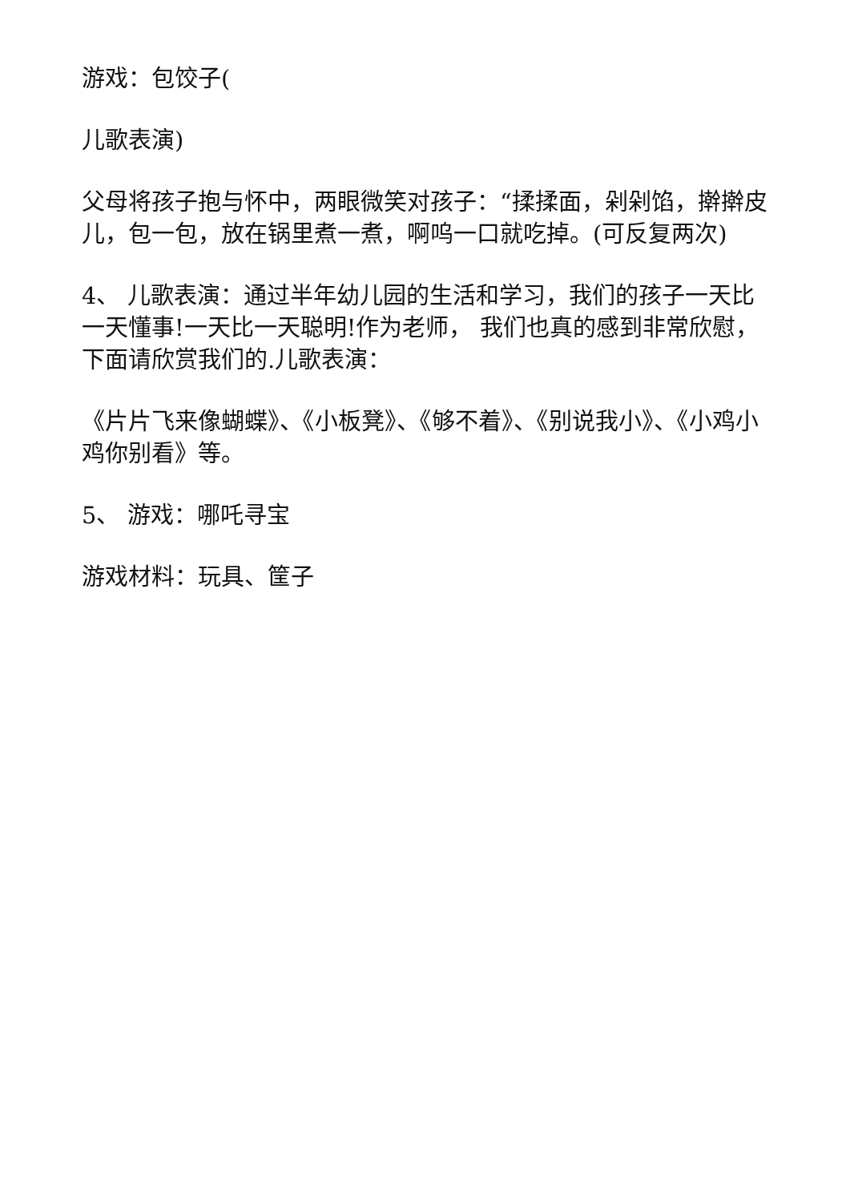游戏：包饺子(
儿歌表演)
父母将孩子抱与怀中，两眼微笑对孩子：“揉揉面，剁剁馅，擀擀皮儿，包一包，放在锅里煮一煮，啊呜一口就吃掉。(可反复两次)
4、 儿歌表演：通过半年幼儿园的生活和学习，我们的孩子一天比一天懂事!一天比一天聪明!作为老师， 我们也真的感到非常欣慰，下面请欣赏我们的.儿歌表演：
《片片飞来像蝴蝶》、《小板凳》、《够不着》、《别说我小》、《小鸡小鸡你别看》等。
5、 游戏：哪吒寻宝
游戏材料：玩具、筐子